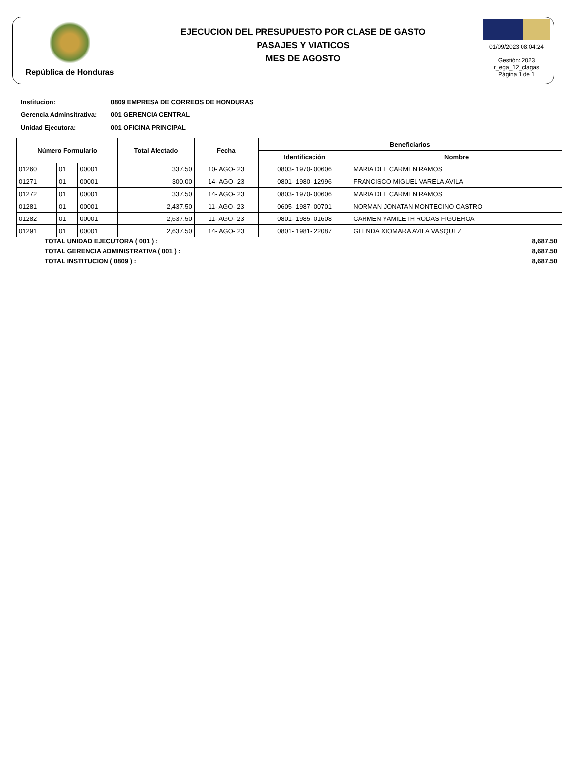República de Honduras
EJECUCION DEL PRESUPUESTO POR CLASE DE GASTO
PASAJES Y VIATICOS
MES DE AGOSTO
01/09/2023 08:04:24
Gestión: 2023
r_ega_12_clagas
Página 1 de 1
Institucion: 0809 EMPRESA DE CORREOS DE HONDURAS
Gerencia Adminsitrativa: 001 GERENCIA CENTRAL
Unidad Ejecutora: 001 OFICINA PRINCIPAL
| Número Formulario | | | Total Afectado | Fecha | Beneficiarios | |
| --- | --- | --- | --- | --- | --- | --- |
| | | | | | Identificación | Nombre |
| 01260 | 01 | 00001 | 337.50 | 10- AGO- 23 | 0803- 1970- 00606 | MARIA DEL CARMEN RAMOS |
| 01271 | 01 | 00001 | 300.00 | 14- AGO- 23 | 0801- 1980- 12996 | FRANCISCO MIGUEL VARELA AVILA |
| 01272 | 01 | 00001 | 337.50 | 14- AGO- 23 | 0803- 1970- 00606 | MARIA DEL CARMEN RAMOS |
| 01281 | 01 | 00001 | 2,437.50 | 11- AGO- 23 | 0605- 1987- 00701 | NORMAN JONATAN MONTECINO CASTRO |
| 01282 | 01 | 00001 | 2,637.50 | 11- AGO- 23 | 0801- 1985- 01608 | CARMEN YAMILETH RODAS FIGUEROA |
| 01291 | 01 | 00001 | 2,637.50 | 14- AGO- 23 | 0801- 1981- 22087 | GLENDA XIOMARA AVILA VASQUEZ |
TOTAL UNIDAD EJECUTORA ( 001 ) : 8,687.50
TOTAL GERENCIA ADMINISTRATIVA ( 001 ) : 8,687.50
TOTAL INSTITUCION ( 0809 ) : 8,687.50